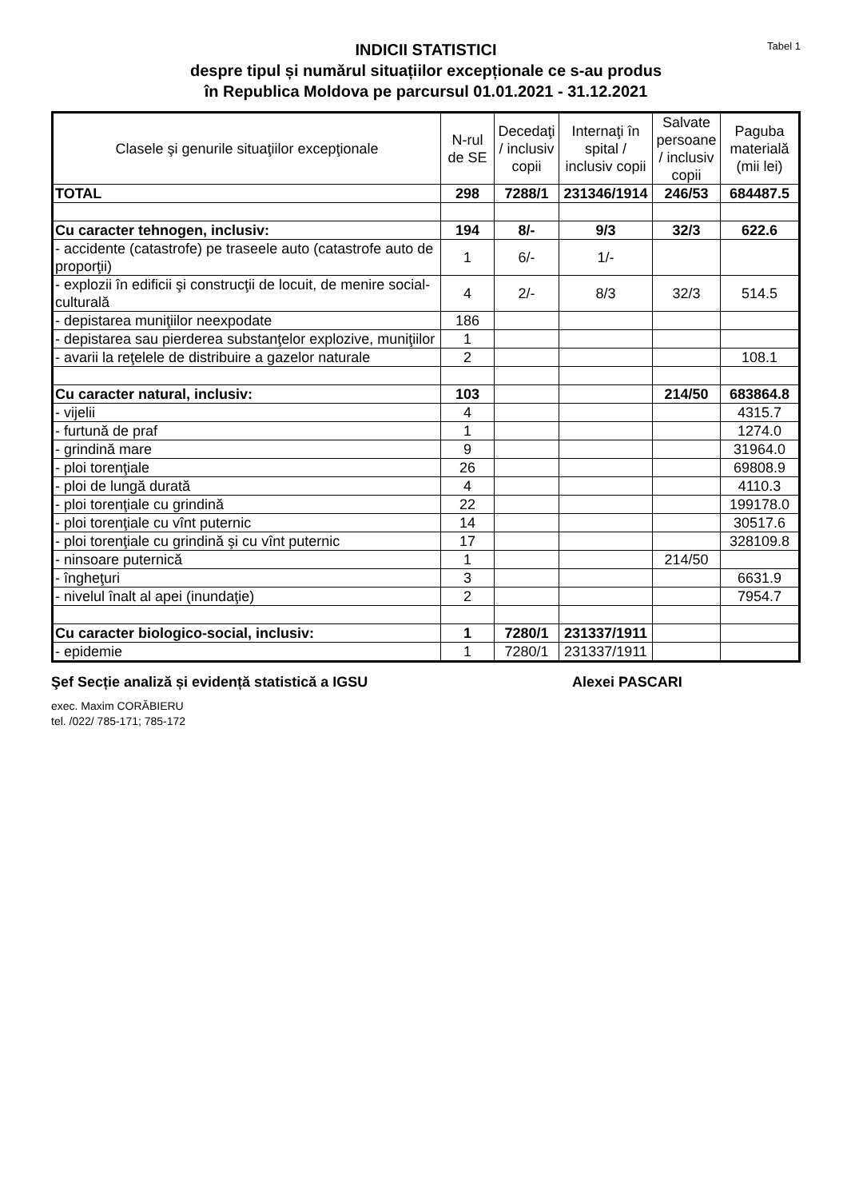Tabel 1
INDICII STATISTICI
despre tipul și numărul situațiilor excepționale ce s-au produs
în Republica Moldova pe parcursul 01.01.2021 - 31.12.2021
| Clasele şi genurile situaţiilor excepţionale | N-rul de SE | Decedaţi / inclusiv copii | Internaţi în spital / inclusiv copii | Salvate persoane / inclusiv copii | Paguba materială (mii lei) |
| --- | --- | --- | --- | --- | --- |
| TOTAL | 298 | 7288/1 | 231346/1914 | 246/53 | 684487.5 |
| Cu caracter tehnogen, inclusiv: | 194 | 8/- | 9/3 | 32/3 | 622.6 |
| - accidente (catastrofe) pe traseele auto (catastrofe auto de proporţii) | 1 | 6/- | 1/- | | |
| - explozii în edificii şi construcţii de locuit, de menire social-culturală | 4 | 2/- | 8/3 | 32/3 | 514.5 |
| - depistarea muniţiilor neexpodate | 186 | | | | |
| - depistarea sau pierderea substanţelor explozive, muniţiilor | 1 | | | | |
| - avarii la reţelele de distribuire a gazelor naturale | 2 | | | | 108.1 |
| Cu caracter natural, inclusiv: | 103 | | | 214/50 | 683864.8 |
| - vijelii | 4 | | | | 4315.7 |
| - furtună de praf | 1 | | | | 1274.0 |
| - grindină mare | 9 | | | | 31964.0 |
| - ploi torenţiale | 26 | | | | 69808.9 |
| - ploi de lungă durată | 4 | | | | 4110.3 |
| - ploi torenţiale cu grindină | 22 | | | | 199178.0 |
| - ploi torenţiale cu vînt puternic | 14 | | | | 30517.6 |
| - ploi torenţiale cu grindină şi cu vînt puternic | 17 | | | | 328109.8 |
| - ninsoare puternică | 1 | | | 214/50 | |
| - îngheţuri | 3 | | | | 6631.9 |
| - nivelul înalt al apei (inundaţie) | 2 | | | | 7954.7 |
| Cu caracter biologico-social, inclusiv: | 1 | 7280/1 | 231337/1911 | | |
| - epidemie | 1 | 7280/1 | 231337/1911 | | |
Şef Secție analiză și evidență statistică a IGSU Alexei PASCARI
exec. Maxim CORĂBIERU
tel. /022/ 785-171; 785-172